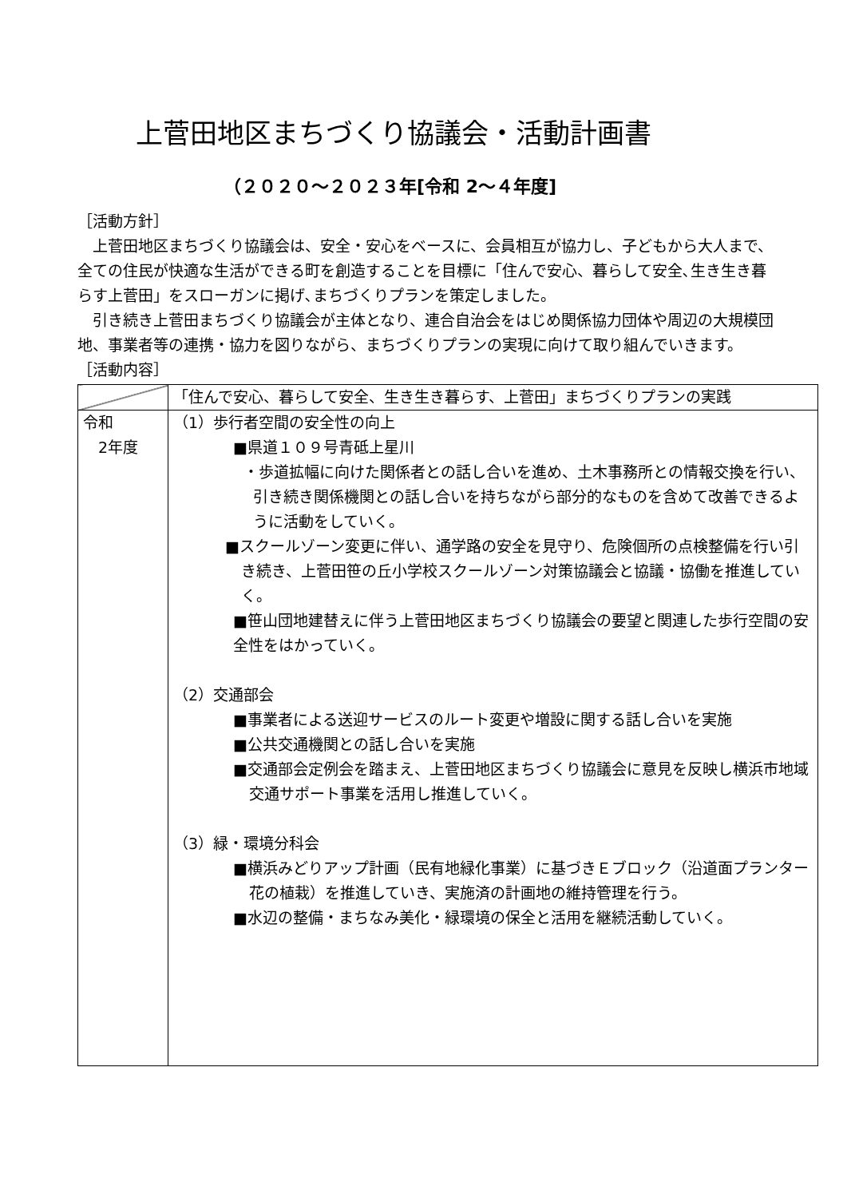上菅田地区まちづくり協議会・活動計画書
（２０２０～２０２３年[令和 2～４年度]
［活動方針］
　上菅田地区まちづくり協議会は、安全・安心をベースに、会員相互が協力し、子どもから大人まで、全ての住民が快適な生活ができる町を創造することを目標に「住んで安心、暮らして安全､生き生き暮らす上菅田」をスローガンに掲げ､まちづくりプランを策定しました。
　引き続き上菅田まちづくり協議会が主体となり、連合自治会をはじめ関係協力団体や周辺の大規模団地、事業者等の連携・協力を図りながら、まちづくりプランの実現に向けて取り組んでいきます。
［活動内容］
| | 「住んで安心、暮らして安全、生き生き暮らす、上菅田」まちづくりプランの実践 |
| 令和 2年度 | （1）歩行者空間の安全性の向上 ■県道１０９号青砥上星川 ・歩道拡幅に向けた関係者との話し合いを進め、土木事務所との情報交換を行い、引き続き関係機関との話し合いを持ちながら部分的なものを含めて改善できるように活動をしていく。 ■スクールゾーン変更に伴い、通学路の安全を見守り、危険個所の点検整備を行い引き続き、上菅田笹の丘小学校スクールゾーン対策協議会と協議・協働を推進していく。 ■笹山団地建替えに伴う上菅田地区まちづくり協議会の要望と関連した歩行空間の安全性をはかっていく。 （2）交通部会 ■事業者による送迎サービスのルート変更や増設に関する話し合いを実施 ■公共交通機関との話し合いを実施 ■交通部会定例会を踏まえ、上菅田地区まちづくり協議会に意見を反映し横浜市地域交通サポート事業を活用し推進していく。 （3）緑・環境分科会 ■横浜みどりアップ計画（民有地緑化事業）に基づきＥブロック（沿道面プランター花の植栽）を推進していき、実施済の計画地の維持管理を行う。 ■水辺の整備・まちなみ美化・緑環境の保全と活用を継続活動していく。 |